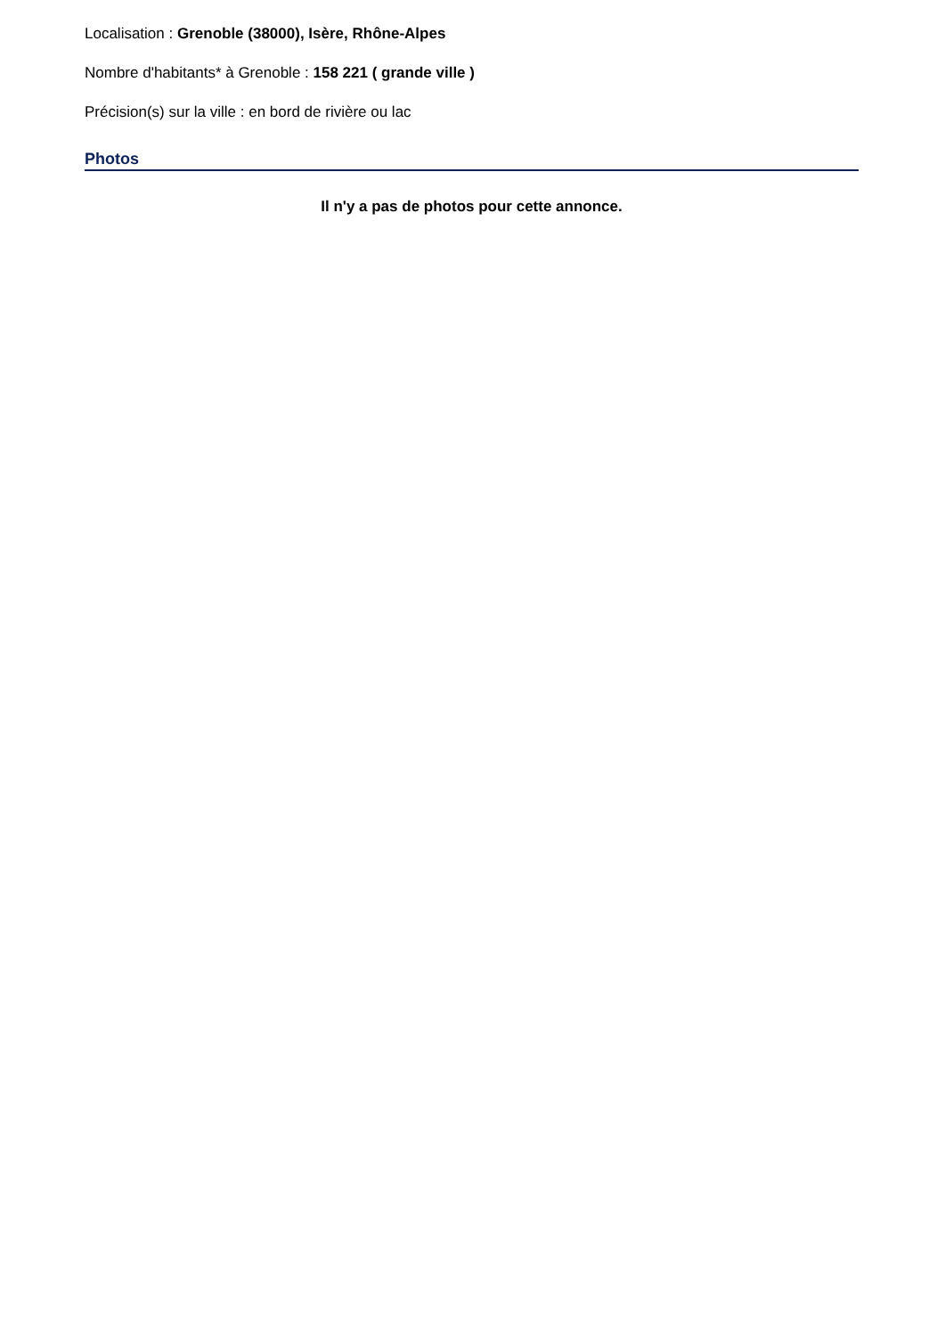Localisation : Grenoble (38000), Isère, Rhône-Alpes
Nombre d'habitants* à Grenoble : 158 221 ( grande ville )
Précision(s) sur la ville : en bord de rivière ou lac
Photos
Il n'y a pas de photos pour cette annonce.